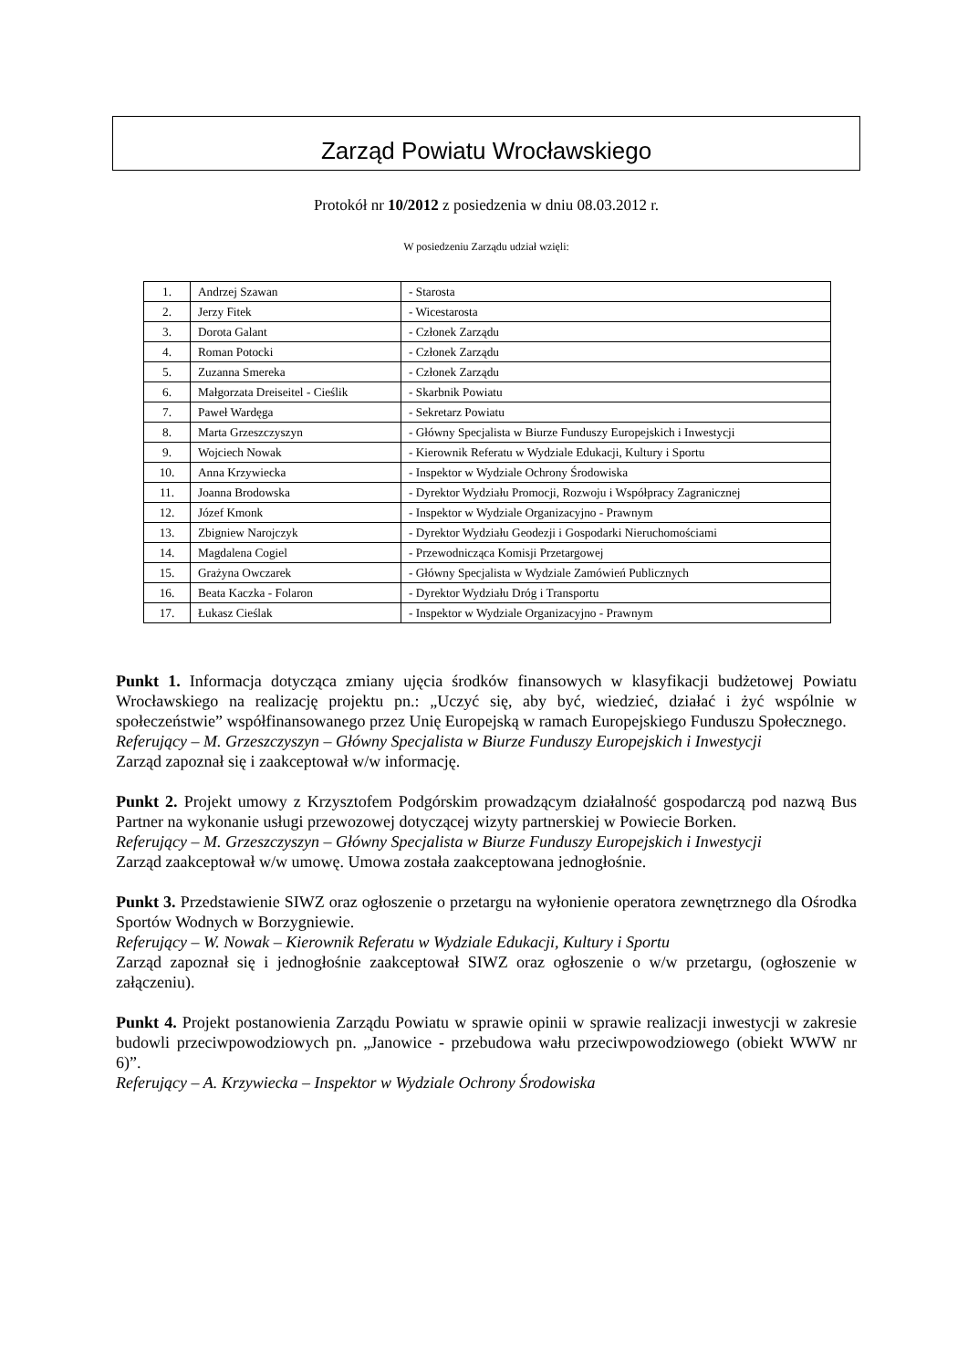Zarząd Powiatu Wrocławskiego
Protokół nr 10/2012 z posiedzenia w dniu 08.03.2012 r.
W posiedzeniu Zarządu udział wzięli:
| 1. | Andrzej Szawan | - Starosta |
| 2. | Jerzy Fitek | - Wicestarosta |
| 3. | Dorota Galant | - Członek Zarządu |
| 4. | Roman Potocki | - Członek Zarządu |
| 5. | Zuzanna Smereka | - Członek Zarządu |
| 6. | Małgorzata Dreiseitel - Cieślik | - Skarbnik Powiatu |
| 7. | Paweł Wardęga | - Sekretarz Powiatu |
| 8. | Marta Grzeszczyszyn | - Główny Specjalista w Biurze Funduszy Europejskich i Inwestycji |
| 9. | Wojciech Nowak | - Kierownik Referatu w Wydziale Edukacji, Kultury i Sportu |
| 10. | Anna Krzywiecka | - Inspektor w Wydziale Ochrony Środowiska |
| 11. | Joanna Brodowska | - Dyrektor Wydziału Promocji, Rozwoju i Współpracy Zagranicznej |
| 12. | Józef Kmonk | - Inspektor w Wydziale Organizacyjno - Prawnym |
| 13. | Zbigniew Narojczyk | - Dyrektor Wydziału Geodezji i Gospodarki Nieruchomościami |
| 14. | Magdalena Cogiel | - Przewodnicząca Komisji Przetargowej |
| 15. | Grażyna Owczarek | - Główny Specjalista w Wydziale Zamówień Publicznych |
| 16. | Beata Kaczka - Folaron | - Dyrektor Wydziału Dróg i Transportu |
| 17. | Łukasz Cieślak | - Inspektor w Wydziale Organizacyjno - Prawnym |
Punkt 1. Informacja dotycząca zmiany ujęcia środków finansowych w klasyfikacji budżetowej Powiatu Wrocławskiego na realizację projektu pn.: „Uczyć się, aby być, wiedzieć, działać i żyć wspólnie w społeczeństwie” współfinansowanego przez Unię Europejską w ramach Europejskiego Funduszu Społecznego.
Referujący – M. Grzeszczyszyn – Główny Specjalista w Biurze Funduszy Europejskich i Inwestycji
Zarząd zapoznał się i zaakceptował w/w informację.
Punkt 2. Projekt umowy z Krzysztofem Podgórskim prowadzącym działalność gospodarczą pod nazwą Bus Partner na wykonanie usługi przewozowej dotyczącej wizyty partnerskiej w Powiecie Borken.
Referujący – M. Grzeszczyszyn – Główny Specjalista w Biurze Funduszy Europejskich i Inwestycji
Zarząd zaakceptował w/w umowę. Umowa została zaakceptowana jednogłośnie.
Punkt 3. Przedstawienie SIWZ oraz ogłoszenie o przetargu na wyłonienie operatora zewnętrznego dla Ośrodka Sportów Wodnych w Borzygniewie.
Referujący – W. Nowak – Kierownik Referatu w Wydziale Edukacji, Kultury i Sportu
Zarząd zapoznał się i jednogłośnie zaakceptował SIWZ oraz ogłoszenie o w/w przetargu, (ogłoszenie w załączeniu).
Punkt 4. Projekt postanowienia Zarządu Powiatu w sprawie opinii w sprawie realizacji inwestycji w zakresie budowli przeciwpowodziowych pn. „Janowice - przebudowa wału przeciwpowodziowego (obiekt WWW nr 6)”.
Referujący – A. Krzywiecka – Inspektor w Wydziale Ochrony Środowiska